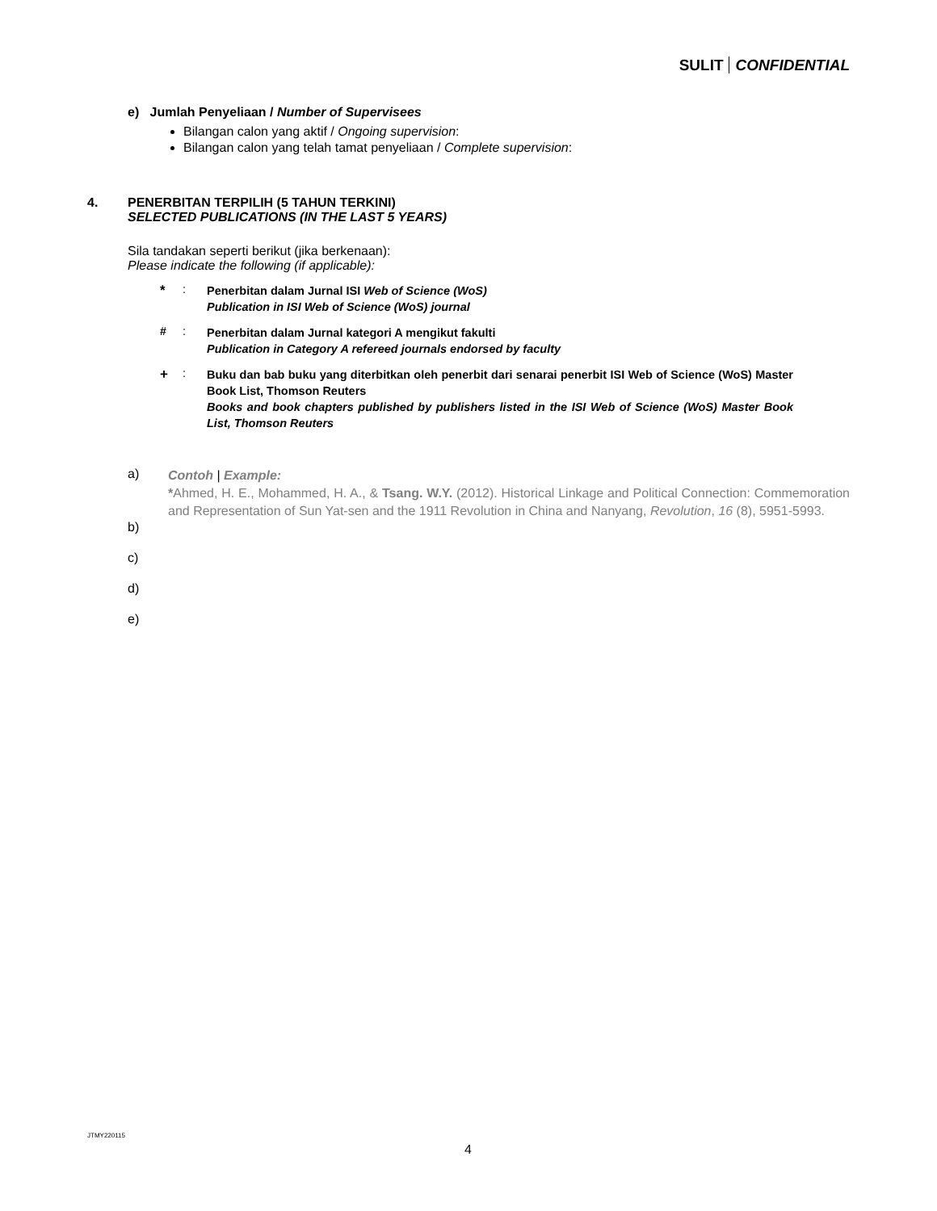SULIT CONFIDENTIAL
e) Jumlah Penyeliaan / Number of Supervisees
Bilangan calon yang aktif / Ongoing supervision:
Bilangan calon yang telah tamat penyeliaan / Complete supervision:
4. PENERBITAN TERPILIH (5 TAHUN TERKINI)
SELECTED PUBLICATIONS (IN THE LAST 5 YEARS)
Sila tandakan seperti berikut (jika berkenaan):
Please indicate the following (if applicable):
*
:
Penerbitan dalam Jurnal ISI Web of Science (WoS)
Publication in ISI Web of Science (WoS) journal
<sup>#</sup>
:
Penerbitan dalam Jurnal kategori A mengikut fakulti
Publication in Category A refereed journals endorsed by faculty
+
:
Buku dan bab buku yang diterbitkan oleh penerbit dari senarai penerbit ISI Web of Science (WoS) Master Book List, Thomson Reuters
Books and book chapters published by publishers listed in the ISI Web of Science (WoS) Master Book List, Thomson Reuters
a)
Contoh | Example:
*Ahmed, H. E., Mohammed, H. A., & Tsang. W.Y. (2012). Historical Linkage and Political Connection: Commemoration and Representation of Sun Yat-sen and the 1911 Revolution in China and Nanyang, Revolution, 16 (8), 5951-5993.
b)
c)
d)
e)
JTMY220115
4